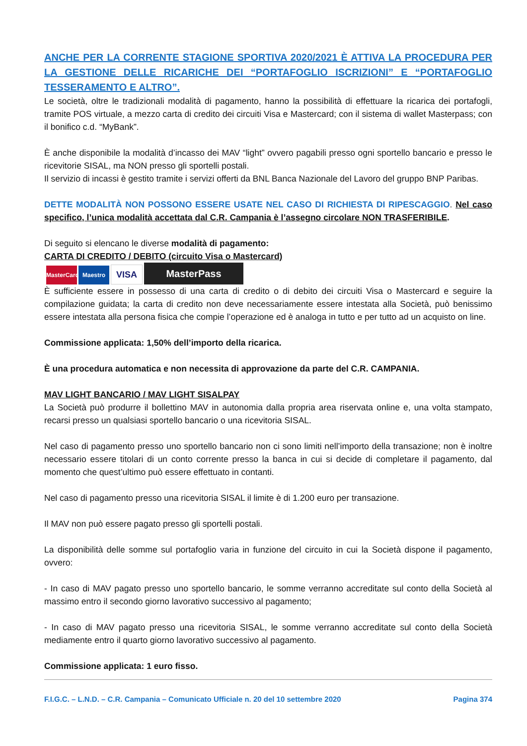ANCHE PER LA CORRENTE STAGIONE SPORTIVA 2020/2021 È ATTIVA LA PROCEDURA PER LA GESTIONE DELLE RICARICHE DEI “PORTAFOGLIO ISCRIZIONI” E “PORTAFOGLIO TESSERAMENTO E ALTRO”.
Le società, oltre le tradizionali modalità di pagamento, hanno la possibilità di effettuare la ricarica dei portafogli, tramite POS virtuale, a mezzo carta di credito dei circuiti Visa e Mastercard; con il sistema di wallet Masterpass; con il bonifico c.d. “MyBank”.
È anche disponibile la modalità d’incasso dei MAV “light” ovvero pagabili presso ogni sportello bancario e presso le ricevitorie SISAL, ma NON presso gli sportelli postali.
Il servizio di incassi è gestito tramite i servizi offerti da BNL Banca Nazionale del Lavoro del gruppo BNP Paribas.
DETTE MODALITÀ NON POSSONO ESSERE USATE NEL CASO DI RICHIESTA DI RIPESCAGGIO. Nel caso specifico, l’unica modalità accettata dal C.R. Campania è l’assegno circolare NON TRASFERIBILE.
Di seguito si elencano le diverse modalità di pagamento:
CARTA DI CREDITO / DEBITO (circuito Visa o Mastercard)
MasterCard Maestro VISA MasterPass
È sufficiente essere in possesso di una carta di credito o di debito dei circuiti Visa o Mastercard e seguire la compilazione guidata; la carta di credito non deve necessariamente essere intestata alla Società, può benissimo essere intestata alla persona fisica che compie l’operazione ed è analoga in tutto e per tutto ad un acquisto on line.
Commissione applicata: 1,50% dell’importo della ricarica.
È una procedura automatica e non necessita di approvazione da parte del C.R. CAMPANIA.
MAV LIGHT BANCARIO / MAV LIGHT SISALPAY
La Società può produrre il bollettino MAV in autonomia dalla propria area riservata online e, una volta stampato, recarsi presso un qualsiasi sportello bancario o una ricevitoria SISAL.
Nel caso di pagamento presso uno sportello bancario non ci sono limiti nell’importo della transazione; non è inoltre necessario essere titolari di un conto corrente presso la banca in cui si decide di completare il pagamento, dal momento che quest’ultimo può essere effettuato in contanti.
Nel caso di pagamento presso una ricevitoria SISAL il limite è di 1.200 euro per transazione.
Il MAV non può essere pagato presso gli sportelli postali.
La disponibilità delle somme sul portafoglio varia in funzione del circuito in cui la Società dispone il pagamento, ovvero:
- In caso di MAV pagato presso uno sportello bancario, le somme verranno accreditate sul conto della Società al massimo entro il secondo giorno lavorativo successivo al pagamento;
- In caso di MAV pagato presso una ricevitoria SISAL, le somme verranno accreditate sul conto della Società mediamente entro il quarto giorno lavorativo successivo al pagamento.
Commissione applicata: 1 euro fisso.
F.I.G.C. – L.N.D. – C.R. Campania – Comunicato Ufficiale n. 20 del 10 settembre 2020 Pagina 374